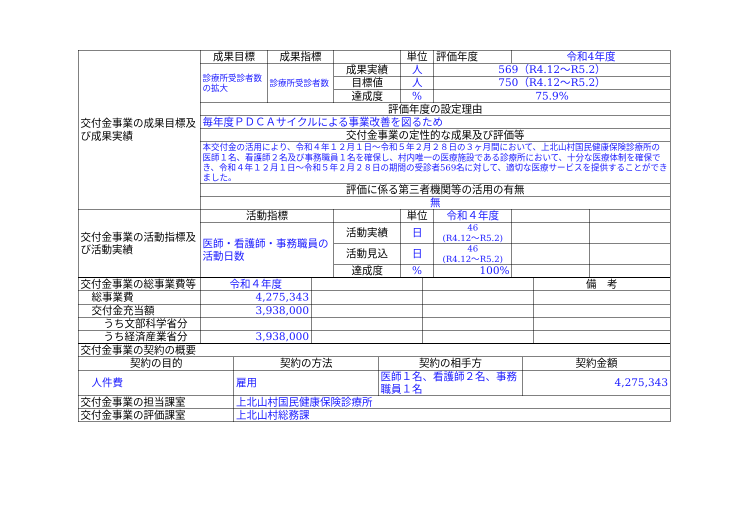| 交付金事業の成果目標及び成果実績 | 成果目標 | 成果指標 | | 単位 | 評価年度 | 令和4年度 | |
| | 診療所受診者数の拡大 | 診療所受診者数 | 成果実績 | 人 | 569（R4.12～R5.2） | | |
| | | | 目標値 | 人 | 750（R4.12～R5.2） | | |
| | | | 達成度 | % | 75.9% | | |
| | 評価年度の設定理由 | | | | | | |
| | 毎年度ＰＤＣＡサイクルによる事業改善を図るため | | | | | | |
| | 交付金事業の定性的な成果及び評価等 | | | | | | |
| | 本交付金の活用により、令和４年１２月１日～令和５年２月２８日の３ヶ月間において、上北山村国民健康保険診療所の医師１名、看護師２名及び事務職員１名を確保し、村内唯一の医療施設である診療所において、十分な医療体制を確保でき、令和４年１２月１日～令和５年２月２８日の期間の受診者569名に対して、適切な医療サービスを提供することができました。 | | | | | | |
| | 評価に係る第三者機関等の活用の有無 | | | | | | |
| | 無 | | | | | | |
| 交付金事業の活動指標及び活動実績 | 活動指標 | | | 単位 | 令和４年度 | | |
| | 医師・看護師・事務職員の活動日数 | | 活動実績 | 日 | 46 (R4.12～R5.2) | | |
| | | | 活動見込 | 日 | 46 (R4.12～R5.2) | | |
| | | | 達成度 | % | 100% | | |
| 交付金事業の総事業費等 | 令和４年度 | | | 備 考 |
| 総事業費 | 4,275,343 | | | |
| 交付金充当額 | 3,938,000 | | | |
| うち文部科学省分 | | | | |
| うち経済産業省分 | 3,938,000 | | | |
| 交付金事業の契約の概要 | | | |
| 契約の目的 | 契約の方法 | 契約の相手方 | 契約金額 |
| 人件費 | 雇用 | 医師１名、看護師２名、事務職員１名 | 4,275,343 |
| 交付金事業の担当課室 | 上北山村国民健康保険診療所 | | |
| 交付金事業の評価課室 | 上北山村総務課 | | |